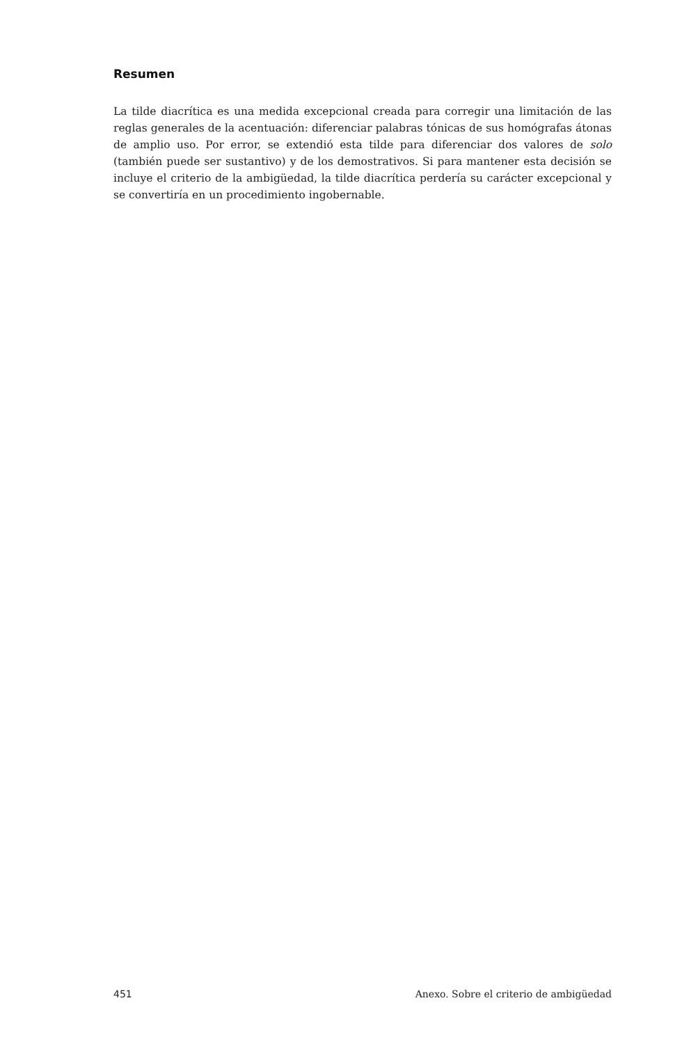Resumen
La tilde diacrítica es una medida excepcional creada para corregir una limitación de las reglas generales de la acentuación: diferenciar palabras tónicas de sus homógrafas átonas de amplio uso. Por error, se extendió esta tilde para diferenciar dos valores de solo (también puede ser sustantivo) y de los demostrativos. Si para mantener esta decisión se incluye el criterio de la ambigüedad, la tilde diacrítica perdería su carácter excepcional y se convertiría en un procedimiento ingobernable.
451 Anexo. Sobre el criterio de ambigüedad